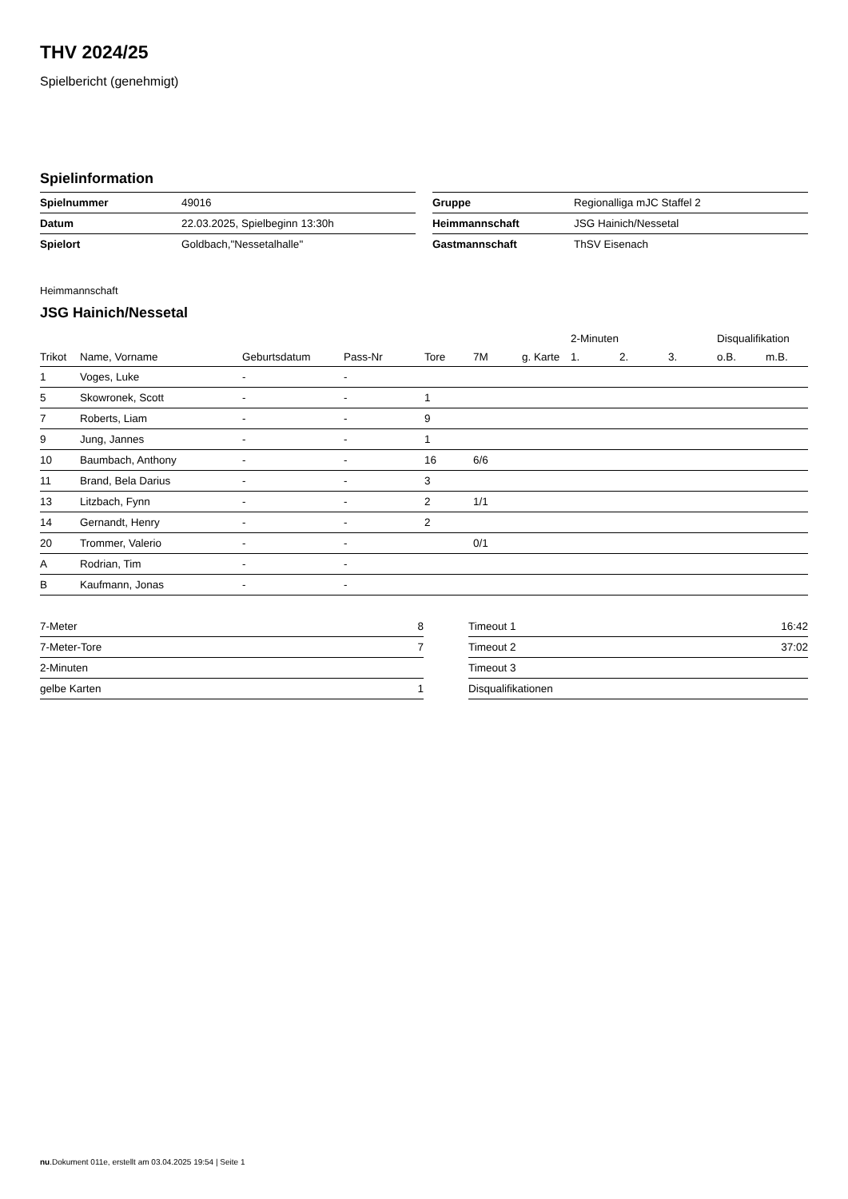THV 2024/25
Spielbericht (genehmigt)
Spielinformation
| Spielnummer | 49016 |
| Datum | 22.03.2025, Spielbeginn 13:30h |
| Spielort | Goldbach,"Nessetalhalle" |
| Gruppe | Regionalliga mJC Staffel 2 |
| Heimmannschaft | JSG Hainich/Nessetal |
| Gastmannschaft | ThSV Eisenach |
Heimmannschaft
JSG Hainich/Nessetal
| | | | | | | | 2-Minuten | | | Disqualifikation | |
| --- | --- | --- | --- | --- | --- | --- | --- | --- | --- | --- | --- |
| Trikot | Name, Vorname | Geburtsdatum | Pass-Nr | Tore | 7M | g. Karte | 1. | 2. | 3. | o.B. | m.B. |
| 1 | Voges, Luke | - | - | | | | | | | | |
| 5 | Skowronek, Scott | - | - | 1 | | | | | | | |
| 7 | Roberts, Liam | - | - | 9 | | | | | | | |
| 9 | Jung, Jannes | - | - | 1 | | | | | | | |
| 10 | Baumbach, Anthony | - | - | 16 | 6/6 | | | | | | |
| 11 | Brand, Bela Darius | - | - | 3 | | | | | | | |
| 13 | Litzbach, Fynn | - | - | 2 | 1/1 | | | | | | |
| 14 | Gernandt, Henry | - | - | 2 | | | | | | | |
| 20 | Trommer, Valerio | - | - | | 0/1 | | | | | | |
| A | Rodrian, Tim | - | - | | | | | | | | |
| B | Kaufmann, Jonas | - | - | | | | | | | | |
| 7-Meter | 8 |
| 7-Meter-Tore | 7 |
| 2-Minuten | |
| gelbe Karten | 1 |
| Timeout 1 | 16:42 |
| Timeout 2 | 37:02 |
| Timeout 3 | |
| Disqualifikationen | |
nu.Dokument 011e, erstellt am 03.04.2025 19:54 | Seite 1